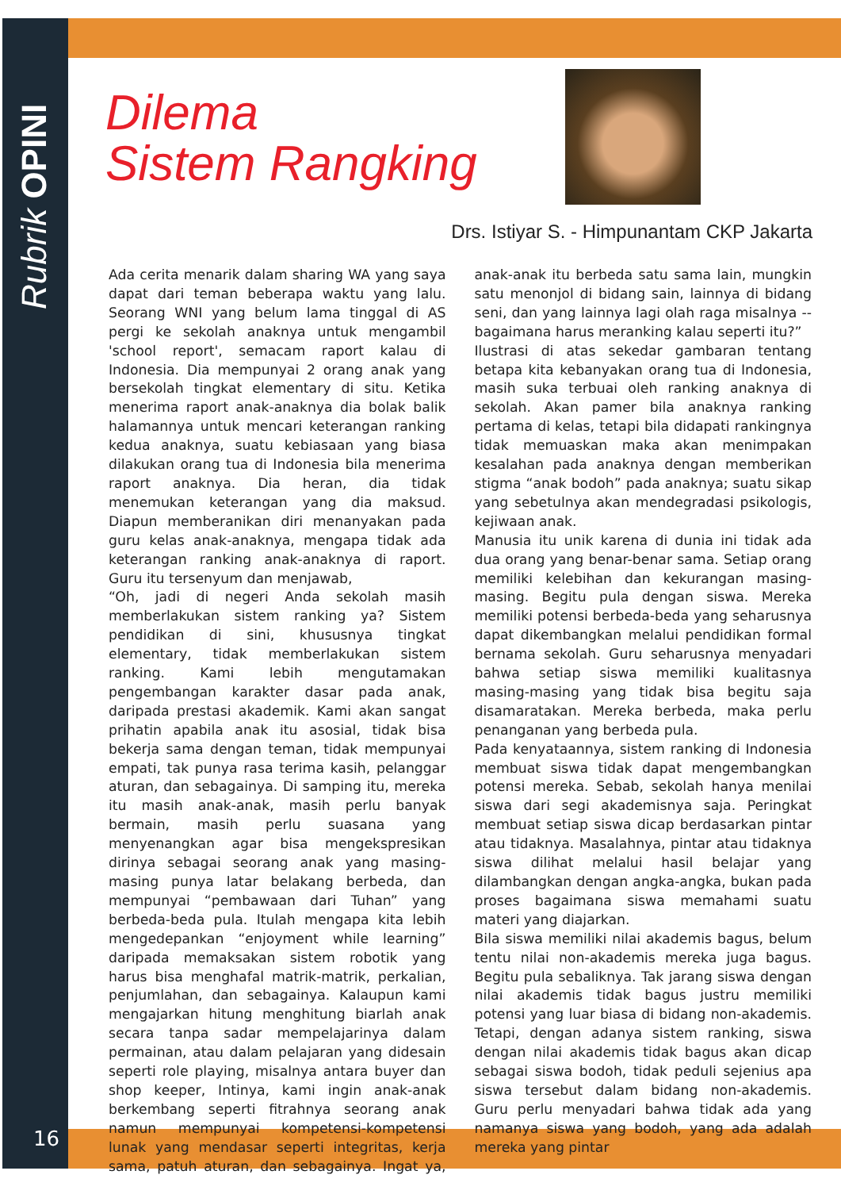Rubrik OPINI
16
Dilema
Sistem Rangking
Drs. Istiyar S. - Himpunantam CKP Jakarta
Ada cerita menarik dalam sharing WA yang saya dapat dari teman beberapa waktu yang lalu. Seorang WNI yang belum lama tinggal di AS pergi ke sekolah anaknya untuk mengambil 'school report', semacam raport kalau di Indonesia. Dia mempunyai 2 orang anak yang bersekolah tingkat elementary di situ. Ketika menerima raport anak-anaknya dia bolak balik halamannya untuk mencari keterangan ranking kedua anaknya, suatu kebiasaan yang biasa dilakukan orang tua di Indonesia bila menerima raport anaknya. Dia heran, dia tidak menemukan keterangan yang dia maksud. Diapun memberanikan diri menanyakan pada guru kelas anak-anaknya, mengapa tidak ada keterangan ranking anak-anaknya di raport. Guru itu tersenyum dan menjawab,
“Oh, jadi di negeri Anda sekolah masih memberlakukan sistem ranking ya? Sistem pendidikan di sini, khususnya tingkat elementary, tidak memberlakukan sistem ranking. Kami lebih mengutamakan pengembangan karakter dasar pada anak, daripada prestasi akademik. Kami akan sangat prihatin apabila anak itu asosial, tidak bisa bekerja sama dengan teman, tidak mempunyai empati, tak punya rasa terima kasih, pelanggar aturan, dan sebagainya. Di samping itu, mereka itu masih anak-anak, masih perlu banyak bermain, masih perlu suasana yang menyenangkan agar bisa mengekspresikan dirinya sebagai seorang anak yang masing-masing punya latar belakang berbeda, dan mempunyai “pembawaan dari Tuhan” yang berbeda-beda pula. Itulah mengapa kita lebih mengedepankan “enjoyment while learning” daripada memaksakan sistem robotik yang harus bisa menghafal matrik-matrik, perkalian, penjumlahan, dan sebagainya. Kalaupun kami mengajarkan hitung menghitung biarlah anak secara tanpa sadar mempelajarinya dalam permainan, atau dalam pelajaran yang didesain seperti role playing, misalnya antara buyer dan shop keeper, Intinya, kami ingin anak-anak berkembang seperti fitrahnya seorang anak namun mempunyai kompetensi-kompetensi lunak yang mendasar seperti integritas, kerja sama, patuh aturan, dan sebagainya. Ingat ya, anak-anak itu berbeda satu sama lain, mungkin satu menonjol di bidang sain, lainnya di bidang seni, dan yang lainnya lagi olah raga misalnya -- bagaimana harus meranking kalau seperti itu?”
Ilustrasi di atas sekedar gambaran tentang betapa kita kebanyakan orang tua di Indonesia, masih suka terbuai oleh ranking anaknya di sekolah. Akan pamer bila anaknya ranking pertama di kelas, tetapi bila didapati rankingnya tidak memuaskan maka akan menimpakan kesalahan pada anaknya dengan memberikan stigma “anak bodoh” pada anaknya; suatu sikap yang sebetulnya akan mendegradasi psikologis, kejiwaan anak.
Manusia itu unik karena di dunia ini tidak ada dua orang yang benar-benar sama. Setiap orang memiliki kelebihan dan kekurangan masing-masing. Begitu pula dengan siswa. Mereka memiliki potensi berbeda-beda yang seharusnya dapat dikembangkan melalui pendidikan formal bernama sekolah. Guru seharusnya menyadari bahwa setiap siswa memiliki kualitasnya masing-masing yang tidak bisa begitu saja disamaratakan. Mereka berbeda, maka perlu penanganan yang berbeda pula.
Pada kenyataannya, sistem ranking di Indonesia membuat siswa tidak dapat mengembangkan potensi mereka. Sebab, sekolah hanya menilai siswa dari segi akademisnya saja. Peringkat membuat setiap siswa dicap berdasarkan pintar atau tidaknya. Masalahnya, pintar atau tidaknya siswa dilihat melalui hasil belajar yang dilambangkan dengan angka-angka, bukan pada proses bagaimana siswa memahami suatu materi yang diajarkan.
Bila siswa memiliki nilai akademis bagus, belum tentu nilai non-akademis mereka juga bagus. Begitu pula sebaliknya. Tak jarang siswa dengan nilai akademis tidak bagus justru memiliki potensi yang luar biasa di bidang non-akademis. Tetapi, dengan adanya sistem ranking, siswa dengan nilai akademis tidak bagus akan dicap sebagai siswa bodoh, tidak peduli sejenius apa siswa tersebut dalam bidang non-akademis. Guru perlu menyadari bahwa tidak ada yang namanya siswa yang bodoh, yang ada adalah mereka yang pintar